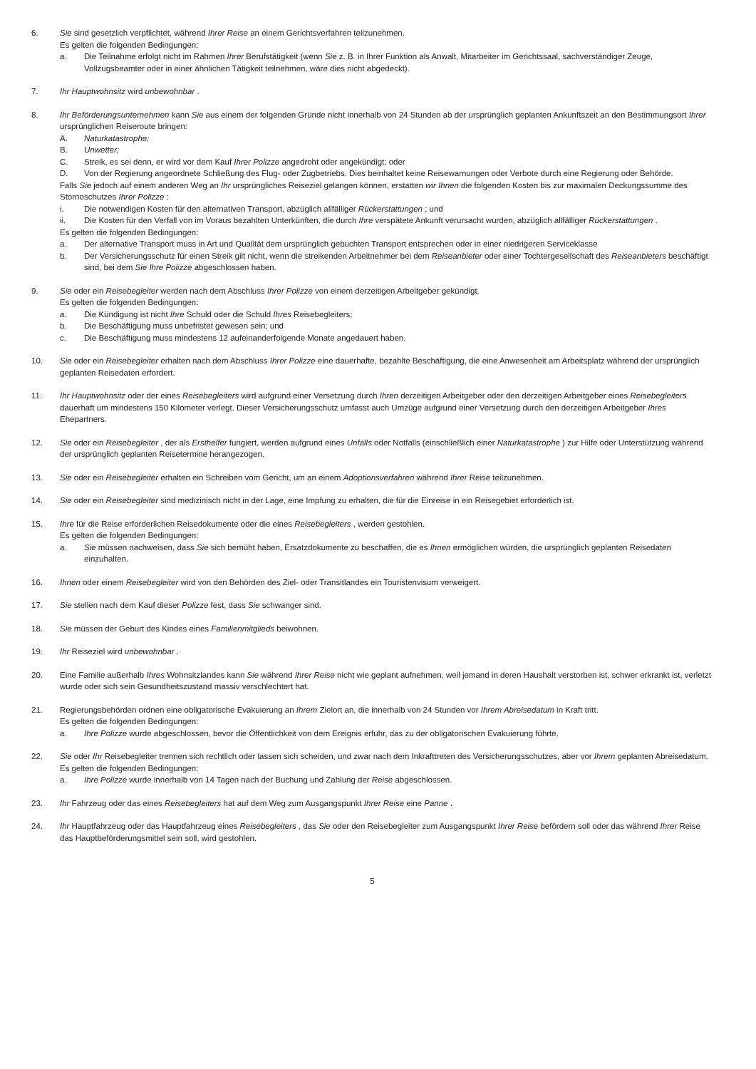6. Sie sind gesetzlich verpflichtet, während Ihrer Reise an einem Gerichtsverfahren teilzunehmen.
Es gelten die folgenden Bedingungen:
a. Die Teilnahme erfolgt nicht im Rahmen Ihrer Berufstätigkeit (wenn Sie z. B. in Ihrer Funktion als Anwalt, Mitarbeiter im Gerichtssaal, sachverständiger Zeuge, Vollzugsbeamter oder in einer ähnlichen Tätigkeit teilnehmen, wäre dies nicht abgedeckt).
7. Ihr Hauptwohnsitz wird unbewohnbar .
8. Ihr Beförderungsunternehmen kann Sie aus einem der folgenden Gründe nicht innerhalb von 24 Stunden ab der ursprünglich geplanten Ankunftszeit an den Bestimmungsort Ihrer ursprünglichen Reiseroute bringen:
A. Naturkatastrophe;
B. Unwetter;
C. Streik, es sei denn, er wird vor dem Kauf Ihrer Polizze angedroht oder angekündigt; oder
D. Von der Regierung angeordnete Schließung des Flug- oder Zugbetriebs. Dies beinhaltet keine Reisewarnungen oder Verbote durch eine Regierung oder Behörde.
Falls Sie jedoch auf einem anderen Weg an Ihr ursprüngliches Reiseziel gelangen können, erstatten wir Ihnen die folgenden Kosten bis zur maximalen Deckungssumme des Stornoschutzes Ihrer Polizze :
i. Die notwendigen Kosten für den alternativen Transport, abzüglich allfälliger Rückerstattungen ; und
ii. Die Kosten für den Verfall von im Voraus bezahlten Unterkünften, die durch Ihre verspätete Ankunft verursacht wurden, abzüglich allfälliger Rückerstattungen .
Es gelten die folgenden Bedingungen:
a. Der alternative Transport muss in Art und Qualität dem ursprünglich gebuchten Transport entsprechen oder in einer niedrigeren Serviceklasse
b. Der Versicherungsschutz für einen Streik gilt nicht, wenn die streikenden Arbeitnehmer bei dem Reiseanbieter oder einer Tochtergesellschaft des Reiseanbieters beschäftigt sind, bei dem Sie Ihre Polizze abgeschlossen haben.
9. Sie oder ein Reisebegleiter werden nach dem Abschluss Ihrer Polizze von einem derzeitigen Arbeitgeber gekündigt.
Es gelten die folgenden Bedingungen:
a. Die Kündigung ist nicht Ihre Schuld oder die Schuld Ihres Reisebegleiters;
b. Die Beschäftigung muss unbefristet gewesen sein; und
c. Die Beschäftigung muss mindestens 12 aufeinanderfolgende Monate angedauert haben.
10. Sie oder ein Reisebegleiter erhalten nach dem Abschluss Ihrer Polizze eine dauerhafte, bezahlte Beschäftigung, die eine Anwesenheit am Arbeitsplatz während der ursprünglich geplanten Reisedaten erfordert.
11. Ihr Hauptwohnsitz oder der eines Reisebegleiters wird aufgrund einer Versetzung durch Ihren derzeitigen Arbeitgeber oder den derzeitigen Arbeitgeber eines Reisebegleiters dauerhaft um mindestens 150 Kilometer verlegt. Dieser Versicherungsschutz umfasst auch Umzüge aufgrund einer Versetzung durch den derzeitigen Arbeitgeber Ihres Ehepartners.
12. Sie oder ein Reisebegleiter , der als Ersthelfer fungiert, werden aufgrund eines Unfalls oder Notfalls (einschließlich einer Naturkatastrophe ) zur Hilfe oder Unterstützung während der ursprünglich geplanten Reisetermine herangezogen.
13. Sie oder ein Reisebegleiter erhalten ein Schreiben vom Gericht, um an einem Adoptionsverfahren während Ihrer Reise teilzunehmen.
14. Sie oder ein Reisebegleiter sind medizinisch nicht in der Lage, eine Impfung zu erhalten, die für die Einreise in ein Reisegebiet erforderlich ist.
15. Ihre für die Reise erforderlichen Reisedokumente oder die eines Reisebegleiters , werden gestohlen.
Es gelten die folgenden Bedingungen:
a. Sie müssen nachweisen, dass Sie sich bemüht haben, Ersatzdokumente zu beschaffen, die es Ihnen ermöglichen würden, die ursprünglich geplanten Reisedaten einzuhalten.
16. Ihnen oder einem Reisebegleiter wird von den Behörden des Ziel- oder Transitlandes ein Touristenvisum verweigert.
17. Sie stellen nach dem Kauf dieser Polizze fest, dass Sie schwanger sind.
18. Sie müssen der Geburt des Kindes eines Familienmitglieds beiwohnen.
19. Ihr Reiseziel wird unbewohnbar .
20. Eine Familie außerhalb Ihres Wohnsitzlandes kann Sie während Ihrer Reise nicht wie geplant aufnehmen, weil jemand in deren Haushalt verstorben ist, schwer erkrankt ist, verletzt wurde oder sich sein Gesundheitszustand massiv verschlechtert hat.
21. Regierungsbehörden ordnen eine obligatorische Evakuierung an Ihrem Zielort an, die innerhalb von 24 Stunden vor Ihrem Abreisedatum in Kraft tritt.
Es gelten die folgenden Bedingungen:
a. Ihre Polizze wurde abgeschlossen, bevor die Öffentlichkeit von dem Ereignis erfuhr, das zu der obligatorischen Evakuierung führte.
22. Sie oder Ihr Reisebegleiter trennen sich rechtlich oder lassen sich scheiden, und zwar nach dem Inkrafttreten des Versicherungsschutzes, aber vor Ihrem geplanten Abreisedatum.
Es gelten die folgenden Bedingungen:
a. Ihre Polizze wurde innerhalb von 14 Tagen nach der Buchung und Zahlung der Reise abgeschlossen.
23. Ihr Fahrzeug oder das eines Reisebegleiters hat auf dem Weg zum Ausgangspunkt Ihrer Reise eine Panne .
24. Ihr Hauptfahrzeug oder das Hauptfahrzeug eines Reisebegleiters , das Sie oder den Reisebegleiter zum Ausgangspunkt Ihrer Reise befördern soll oder das während Ihrer Reise das Hauptbeförderungsmittel sein soll, wird gestohlen.
5